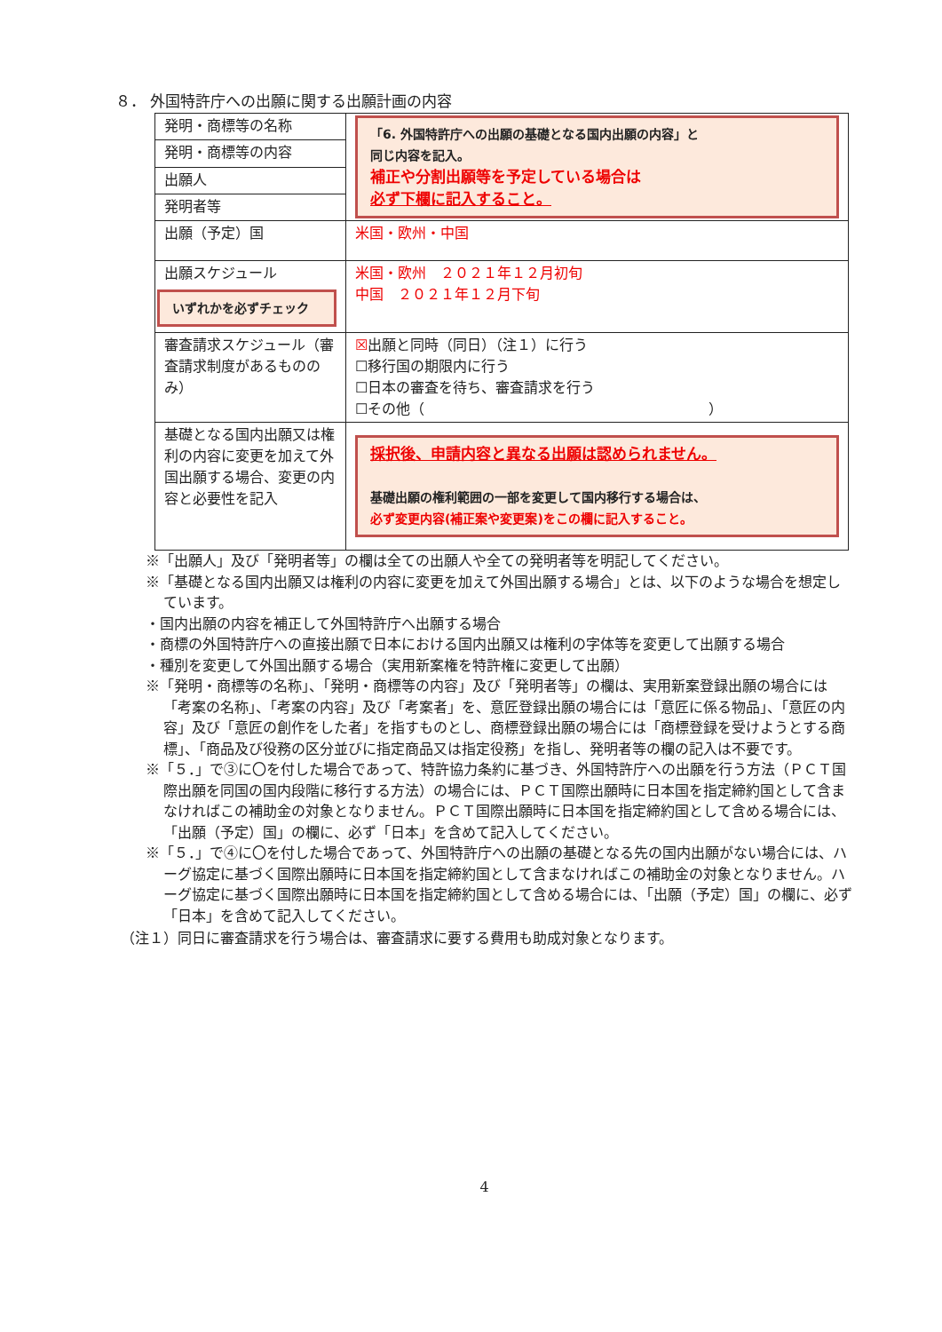８． 外国特許庁への出願に関する出願計画の内容
| 発明・商標等の名称 | 「6. 外国特許庁への出願の基礎となる国内出願の内容」と 同じ内容を記入。 補正や分割出願等を予定している場合は 必ず下欄に記入すること。 |
| 発明・商標等の内容 | |
| 出願人 | |
| 発明者等 | |
| 出願（予定）国 | 米国・欧州・中国 |
| 出願スケジュール いずれかを必ずチェック | 米国・欧州 ２０２１年１２月初旬 中国 ２０２１年１２月下旬 |
| 審査請求スケジュール（審査請求制度があるもののみ） | ☒ 出願と同時（同日）（注１）に行う ☐移行国の期限内に行う ☐日本の審査を待ち、審査請求を行う ☐その他（ ） |
| 基礎となる国内出願又は権利の内容に変更を加えて外国出願する場合、変更の内容と必要性を記入 | 採択後、申請内容と異なる出願は認められません。 基礎出願の権利範囲の一部を変更して国内移行する場合は、 必ず変更内容(補正案や変更案)をこの欄に記入すること。 |
※「出願人」及び「発明者等」の欄は全ての出願人や全ての発明者等を明記してください。
※「基礎となる国内出願又は権利の内容に変更を加えて外国出願する場合」とは、以下のような場合を想定しています。
・国内出願の内容を補正して外国特許庁へ出願する場合
・商標の外国特許庁への直接出願で日本における国内出願又は権利の字体等を変更して出願する場合
・種別を変更して外国出願する場合（実用新案権を特許権に変更して出願）
※「発明・商標等の名称」、「発明・商標等の内容」及び「発明者等」の欄は、実用新案登録出願の場合には「考案の名称」、「考案の内容」及び「考案者」を、意匠登録出願の場合には「意匠に係る物品」、「意匠の内容」及び「意匠の創作をした者」を指すものとし、商標登録出願の場合には「商標登録を受けようとする商標」、「商品及び役務の区分並びに指定商品又は指定役務」を指し、発明者等の欄の記入は不要です。
※「５．」で③に〇を付した場合であって、特許協力条約に基づき、外国特許庁への出願を行う方法（ＰＣＴ国際出願を同国の国内段階に移行する方法）の場合には、ＰＣＴ国際出願時に日本国を指定締約国として含まなければこの補助金の対象となりません。ＰＣＴ国際出願時に日本国を指定締約国として含める場合には、「出願（予定）国」の欄に、必ず「日本」を含めて記入してください。
※「５．」で④に〇を付した場合であって、外国特許庁への出願の基礎となる先の国内出願がない場合には、ハーグ協定に基づく国際出願時に日本国を指定締約国として含まなければこの補助金の対象となりません。ハーグ協定に基づく国際出願時に日本国を指定締約国として含める場合には、「出願（予定）国」の欄に、必ず「日本」を含めて記入してください。
（注１）同日に審査請求を行う場合は、審査請求に要する費用も助成対象となります。
4